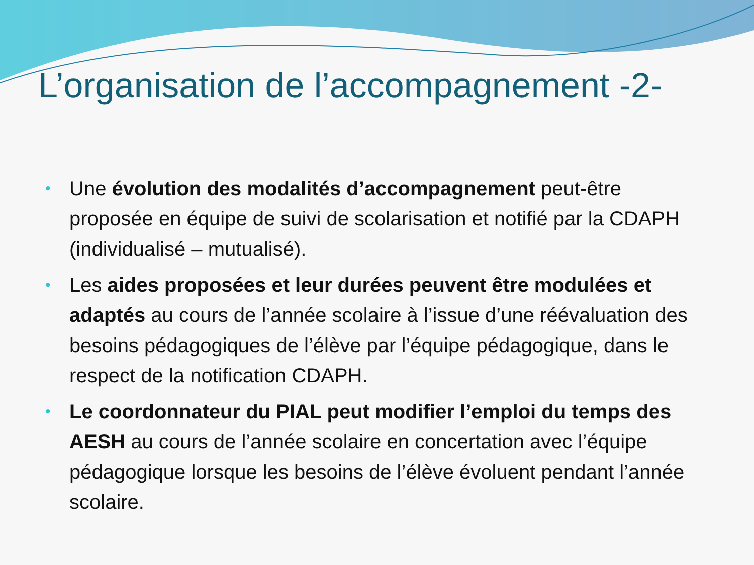L’organisation de l’accompagnement -2-
• Une évolution des modalités d’accompagnement peut-être proposée en équipe de suivi de scolarisation et notifié par la CDAPH (individualisé – mutualisé).
• Les aides proposées et leur durées peuvent être modulées et adaptés au cours de l’année scolaire à l’issue d’une réévaluation des besoins pédagogiques de l’élève par l’équipe pédagogique, dans le respect de la notification CDAPH.
• Le coordonnateur du PIAL peut modifier l’emploi du temps des AESH au cours de l’année scolaire en concertation avec l’équipe pédagogique lorsque les besoins de l’élève évoluent pendant l’année scolaire.